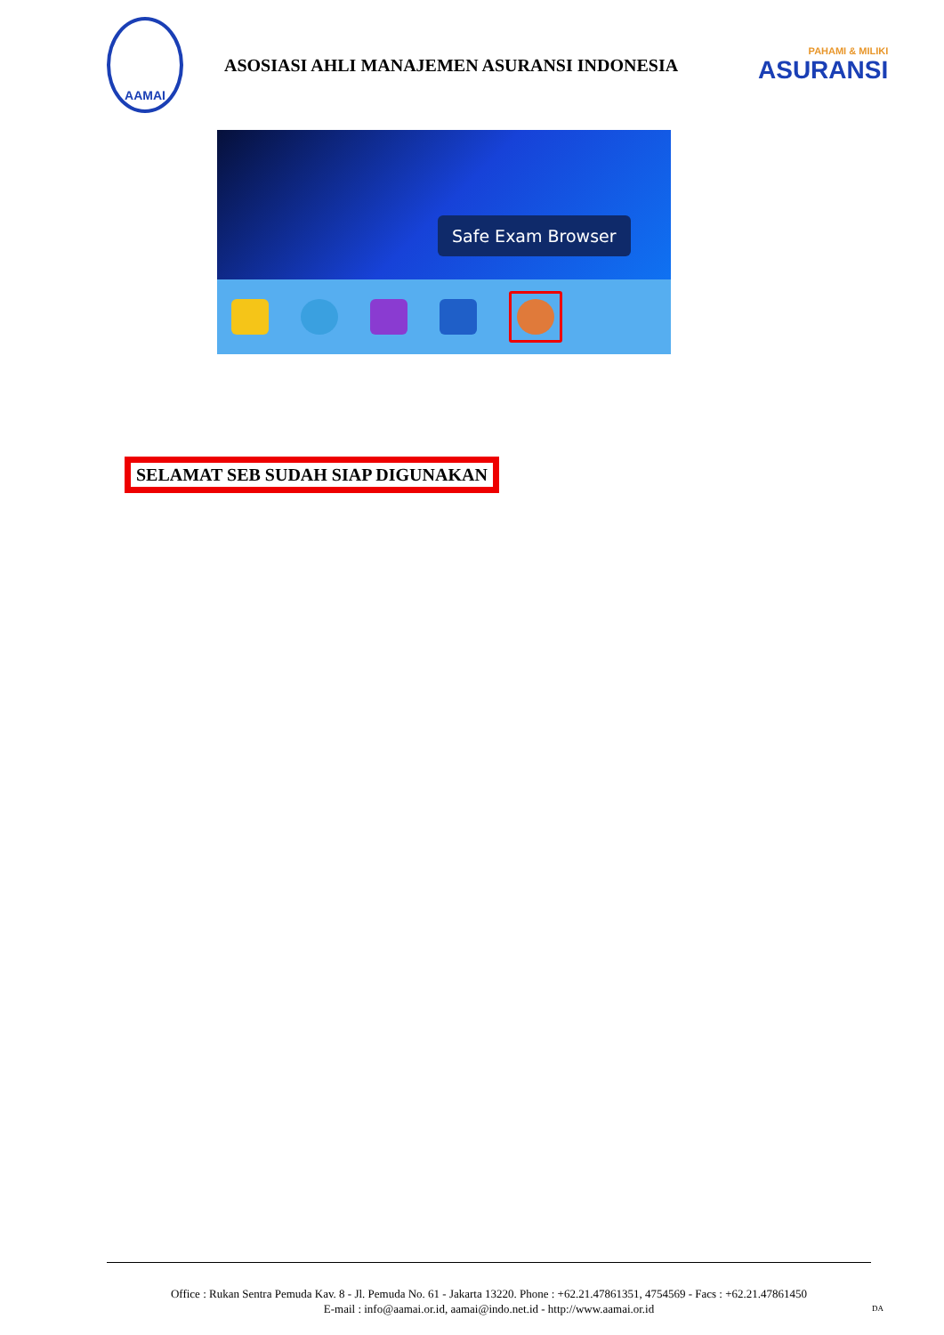AAMAI
ASOSIASI AHLI MANAJEMEN ASURANSI INDONESIA
PAHAMI & MILIKI
ASURANSI
Safe Exam Browser
SELAMAT SEB SUDAH SIAP DIGUNAKAN
Office : Rukan Sentra Pemuda Kav. 8 - Jl. Pemuda No. 61 - Jakarta 13220. Phone : +62.21.47861351, 4754569 - Facs : +62.21.47861450
E-mail : info@aamai.or.id, aamai@indo.net.id - http://www.aamai.or.id
DA